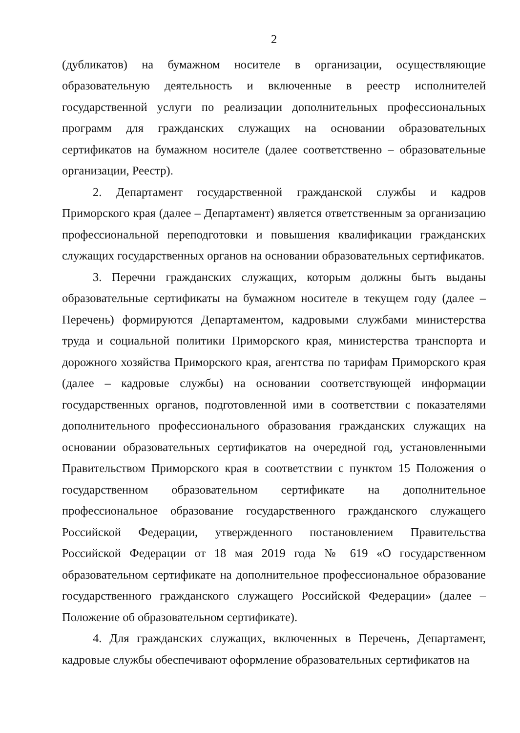2
(дубликатов) на бумажном носителе в организации, осуществляющие образовательную деятельность и включенные в реестр исполнителей государственной услуги по реализации дополнительных профессиональных программ для гражданских служащих на основании образовательных сертификатов на бумажном носителе (далее соответственно – образовательные организации, Реестр).
2. Департамент государственной гражданской службы и кадров Приморского края (далее – Департамент) является ответственным за организацию профессиональной переподготовки и повышения квалификации гражданских служащих государственных органов на основании образовательных сертификатов.
3. Перечни гражданских служащих, которым должны быть выданы образовательные сертификаты на бумажном носителе в текущем году (далее – Перечень) формируются Департаментом, кадровыми службами министерства труда и социальной политики Приморского края, министерства транспорта и дорожного хозяйства Приморского края, агентства по тарифам Приморского края (далее – кадровые службы) на основании соответствующей информации государственных органов, подготовленной ими в соответствии с показателями дополнительного профессионального образования гражданских служащих на основании образовательных сертификатов на очередной год, установленными Правительством Приморского края в соответствии с пунктом 15 Положения о государственном образовательном сертификате на дополнительное профессиональное образование государственного гражданского служащего Российской Федерации, утвержденного постановлением Правительства Российской Федерации от 18 мая 2019 года № 619 «О государственном образовательном сертификате на дополнительное профессиональное образование государственного гражданского служащего Российской Федерации» (далее – Положение об образовательном сертификате).
4. Для гражданских служащих, включенных в Перечень, Департамент, кадровые службы обеспечивают оформление образовательных сертификатов на